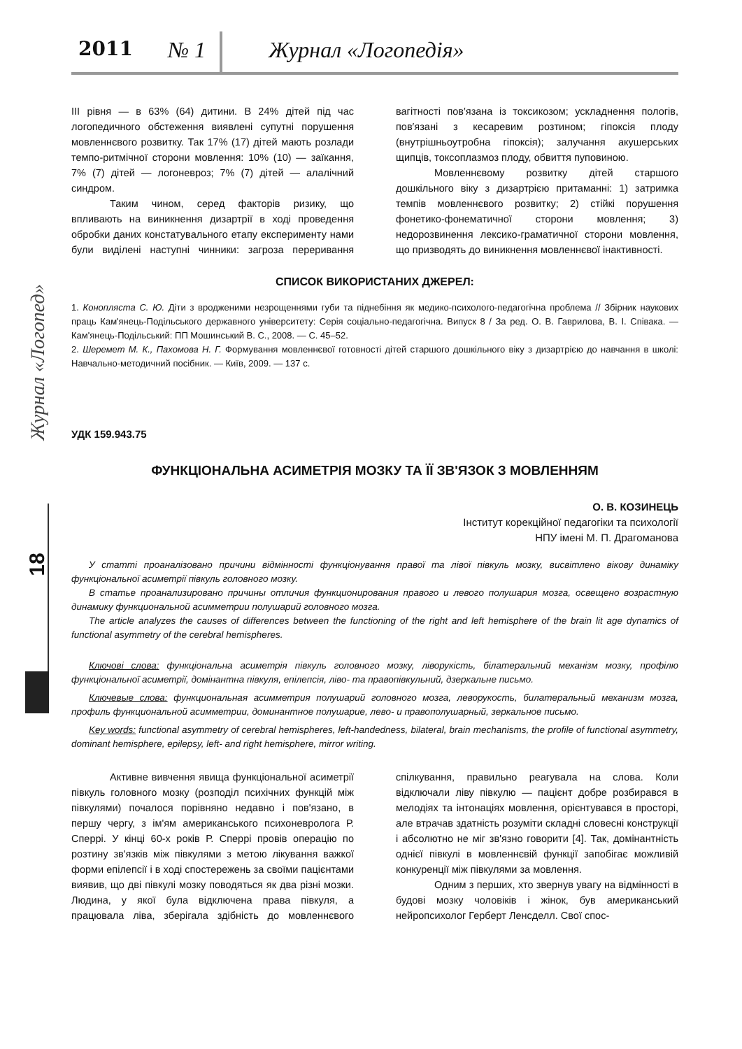2011 № 1 Журнал «Логопедія»
Журнал «Логопед»
18
ІІІ рівня — в 63% (64) дитини. В 24% дітей під час логопедичного обстеження виявлені супутні порушення мовленнєвого розвитку. Так 17% (17) дітей мають розлади темпо-ритмічної сторони мовлення: 10% (10) — заїкання, 7% (7) дітей — логоневроз; 7% (7) дітей — алалічний синдром.
Таким чином, серед факторів ризику, що впливають на виникнення дизартрії в ході проведення обробки даних констатувального етапу експерименту нами були виділені наступні чинники: загроза переривання вагітності пов′язана із токсикозом; ускладнення пологів, пов′язані з кесаревим розтином; гіпоксія плоду (внутрішньоутробна гіпоксія); залучання акушерських щипців, токсоплазмоз плоду, обвиття пуповиною.
Мовленнєвому розвитку дітей старшого дошкільного віку з дизартрією притаманні: 1) затримка темпів мовленнєвого розвитку; 2) стійкі порушення фонетико-фонематичної сторони мовлення; 3) недорозвинення лексико-граматичної сторони мовлення, що призводять до виникнення мовленнєвої інактивності.
СПИСОК ВИКОРИСТАНИХ ДЖЕРЕЛ:
1. Конопляста С. Ю. Діти з вродженими незрощеннями губи та піднебіння як медико-психолого-педагогічна проблема // Збірник наукових праць Кам'янець-Подільського державного університету: Серія соціально-педагогічна. Випуск 8 / За ред. О. В. Гаврилова, В. І. Співака. — Кам'янець-Подільський: ПП Мошинський В. С., 2008. — С. 45–52.
2. Шеремет М. К., Пахомова Н. Г. Формування мовленнєвої готовності дітей старшого дошкільного віку з дизартрією до навчання в школі: Навчально-методичний посібник. — Київ, 2009. — 137 с.
УДК 159.943.75
ФУНКЦІОНАЛЬНА АСИМЕТРІЯ МОЗКУ ТА ЇЇ ЗВ'ЯЗОК З МОВЛЕННЯМ
О. В. КОЗИНЕЦЬ
Інститут корекційної педагогіки та психології
НПУ імені М. П. Драгоманова
У статті проаналізовано причини відмінності функціонування правої та лівої півкуль мозку, висвітлено вікову динаміку функціональної асиметрії півкуль головного мозку.
В статье проанализировано причины отличия функционирования правого и левого полушария мозга, освещено возрастную динамику функциональной асимметрии полушарий головного мозга.
The article analyzes the causes of differences between the functioning of the right and left hemisphere of the brain lit age dynamics of functional asymmetry of the cerebral hemispheres.
Ключові слова: функціональна асиметрія півкуль головного мозку, ліворукість, білатеральний механізм мозку, профілю функціональної асиметрії, домінантна півкуля, епілепсія, ліво- та правопівкульний, дзеркальне письмо.
Ключевые слова: функциональная асимметрия полушарий головного мозга, леворукость, билатеральный механизм мозга, профиль функциональной асимметрии, доминантное полушарие, лево- и правополушарный, зеркальное письмо.
Key words: functional asymmetry of cerebral hemispheres, left-handedness, bilateral, brain mechanisms, the profile of functional asymmetry, dominant hemisphere, epilepsy, left- and right hemisphere, mirror writing.
Активне вивчення явища функціональної асиметрії півкуль головного мозку (розподіл психічних функцій між півкулями) почалося порівняно недавно і пов'язано, в першу чергу, з ім'ям американського психоневролога Р. Сперрі. У кінці 60-х років Р. Сперрі провів операцію по розтину зв'язків між півкулями з метою лікування важкої форми епілепсії і в ході спостережень за своїми пацієнтами виявив, що дві півкулі мозку поводяться як два різні мозки. Людина, у якої була відключена права півкуля, а працювала ліва, зберігала здібність до мовленнєвого спілкування, правильно реагувала на слова. Коли відключали ліву півкулю — пацієнт добре розбирався в мелодіях та інтонаціях мовлення, орієнтувався в просторі, але втрачав здатність розуміти складні словесні конструкції і абсолютно не міг зв'язно говорити [4]. Так, домінантність однієї півкулі в мовленнєвій функції запобігає можливій конкуренції між півкулями за мовлення.
Одним з перших, хто звернув увагу на відмінності в будові мозку чоловіків і жінок, був американський нейропсихолог Герберт Ленсделл. Свої спос-